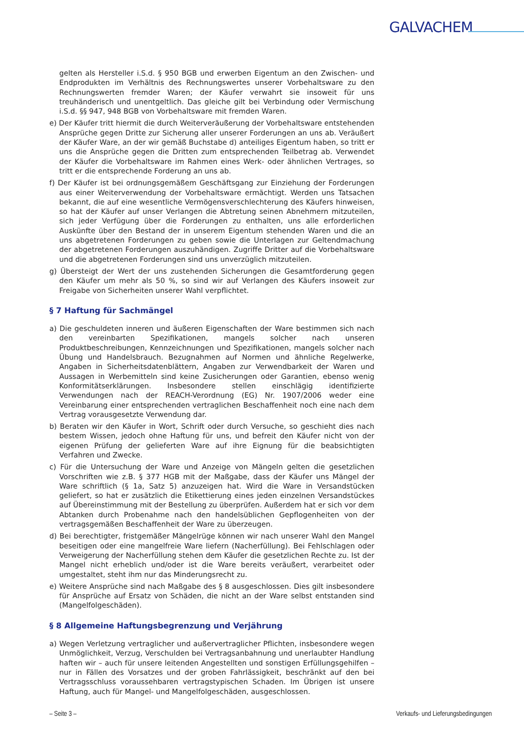GALVACHEM
gelten als Hersteller i.S.d. § 950 BGB und erwerben Eigentum an den Zwischen- und Endprodukten im Verhältnis des Rechnungswertes unserer Vorbehaltsware zu den Rechnungswerten fremder Waren; der Käufer verwahrt sie insoweit für uns treuhänderisch und unentgeltlich. Das gleiche gilt bei Verbindung oder Vermischung i.S.d. §§ 947, 948 BGB von Vorbehaltsware mit fremden Waren.
e) Der Käufer tritt hiermit die durch Weiterveräußerung der Vorbehaltsware entstehenden Ansprüche gegen Dritte zur Sicherung aller unserer Forderungen an uns ab. Veräußert der Käufer Ware, an der wir gemäß Buchstabe d) anteiliges Eigentum haben, so tritt er uns die Ansprüche gegen die Dritten zum entsprechenden Teilbetrag ab. Verwendet der Käufer die Vorbehaltsware im Rahmen eines Werk- oder ähnlichen Vertrages, so tritt er die entsprechende Forderung an uns ab.
f) Der Käufer ist bei ordnungsgemäßem Geschäftsgang zur Einziehung der Forderungen aus einer Weiterverwendung der Vorbehaltsware ermächtigt. Werden uns Tatsachen bekannt, die auf eine wesentliche Vermögensverschlechterung des Käufers hinweisen, so hat der Käufer auf unser Verlangen die Abtretung seinen Abnehmern mitzuteilen, sich jeder Verfügung über die Forderungen zu enthalten, uns alle erforderlichen Auskünfte über den Bestand der in unserem Eigentum stehenden Waren und die an uns abgetretenen Forderungen zu geben sowie die Unterlagen zur Geltendmachung der abgetretenen Forderungen auszuhändigen. Zugriffe Dritter auf die Vorbehaltsware und die abgetretenen Forderungen sind uns unverzüglich mitzuteilen.
g) Übersteigt der Wert der uns zustehenden Sicherungen die Gesamtforderung gegen den Käufer um mehr als 50 %, so sind wir auf Verlangen des Käufers insoweit zur Freigabe von Sicherheiten unserer Wahl verpflichtet.
§ 7 Haftung für Sachmängel
a) Die geschuldeten inneren und äußeren Eigenschaften der Ware bestimmen sich nach den vereinbarten Spezifikationen, mangels solcher nach unseren Produktbeschreibungen, Kennzeichnungen und Spezifikationen, mangels solcher nach Übung und Handelsbrauch. Bezugnahmen auf Normen und ähnliche Regelwerke, Angaben in Sicherheitsdatenblättern, Angaben zur Verwendbarkeit der Waren und Aussagen in Werbemitteln sind keine Zusicherungen oder Garantien, ebenso wenig Konformitätserklärungen. Insbesondere stellen einschlägig identifizierte Verwendungen nach der REACH-Verordnung (EG) Nr. 1907/2006 weder eine Vereinbarung einer entsprechenden vertraglichen Beschaffenheit noch eine nach dem Vertrag vorausgesetzte Verwendung dar.
b) Beraten wir den Käufer in Wort, Schrift oder durch Versuche, so geschieht dies nach bestem Wissen, jedoch ohne Haftung für uns, und befreit den Käufer nicht von der eigenen Prüfung der gelieferten Ware auf ihre Eignung für die beabsichtigten Verfahren und Zwecke.
c) Für die Untersuchung der Ware und Anzeige von Mängeln gelten die gesetzlichen Vorschriften wie z.B. § 377 HGB mit der Maßgabe, dass der Käufer uns Mängel der Ware schriftlich (§ 1a, Satz 5) anzuzeigen hat. Wird die Ware in Versandstücken geliefert, so hat er zusätzlich die Etikettierung eines jeden einzelnen Versandstückes auf Übereinstimmung mit der Bestellung zu überprüfen. Außerdem hat er sich vor dem Abtanken durch Probenahme nach den handelsüblichen Gepflogenheiten von der vertragsgemäßen Beschaffenheit der Ware zu überzeugen.
d) Bei berechtigter, fristgemäßer Mängelrüge können wir nach unserer Wahl den Mangel beseitigen oder eine mangelfreie Ware liefern (Nacherfüllung). Bei Fehlschlagen oder Verweigerung der Nacherfüllung stehen dem Käufer die gesetzlichen Rechte zu. Ist der Mangel nicht erheblich und/oder ist die Ware bereits veräußert, verarbeitet oder umgestaltet, steht ihm nur das Minderungsrecht zu.
e) Weitere Ansprüche sind nach Maßgabe des § 8 ausgeschlossen. Dies gilt insbesondere für Ansprüche auf Ersatz von Schäden, die nicht an der Ware selbst entstanden sind (Mangelfolgeschäden).
§ 8 Allgemeine Haftungsbegrenzung und Verjährung
a) Wegen Verletzung vertraglicher und außervertraglicher Pflichten, insbesondere wegen Unmöglichkeit, Verzug, Verschulden bei Vertragsanbahnung und unerlaubter Handlung haften wir – auch für unsere leitenden Angestellten und sonstigen Erfüllungsgehilfen – nur in Fällen des Vorsatzes und der groben Fahrlässigkeit, beschränkt auf den bei Vertragsschluss voraussehbaren vertragstypischen Schaden. Im Übrigen ist unsere Haftung, auch für Mangel- und Mangelfolgeschäden, ausgeschlossen.
– Seite 3 – Verkaufs- und Lieferungsbedingungen